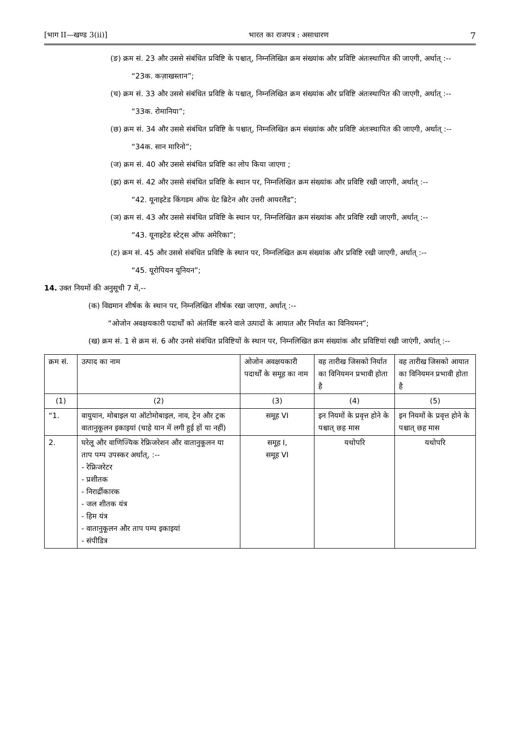[भाग II—खण्ड 3(ii)] भारत का राजपत्र : असाधारण 7
(ङ) क्रम सं. 23 और उससे संबंधित प्रविष्टि के पश्चात्, निम्नलिखित क्रम संख्यांक और प्रविष्टि अंतःस्थापित की जाएगी, अर्थात् :--
“23क. कज़ाखस्तान”;
(च) क्रम सं. 33 और उससे संबंधित प्रविष्टि के पश्चात्, निम्नलिखित क्रम संख्यांक और प्रविष्टि अंतःस्थापित की जाएगी, अर्थात् :--
“33क. रोमानिया”;
(छ) क्रम सं. 34 और उससे संबंधित प्रविष्टि के पश्चात्, निम्नलिखित क्रम संख्यांक और प्रविष्टि अंतःस्थापित की जाएगी, अर्थात् :--
“34क. सान मारिनो”;
(ज) क्रम सं. 40 और उससे संबंधित प्रविष्टि का लोप किया जाएगा ;
(झ) क्रम सं. 42 और उससे संबंधित प्रविष्टि के स्थान पर, निम्नलिखित क्रम संख्यांक और प्रविष्टि रखी जाएगी, अर्थात् :--
“42. यूनाइटेड किंगडम ऑफ ग्रेट ब्रिटेन और उत्तरी आयरलैंड”;
(ञ) क्रम सं. 43 और उससे संबंधित प्रविष्टि के स्थान पर, निम्नलिखित क्रम संख्यांक और प्रविष्टि रखी जाएगी, अर्थात् :--
“43. यूनाइटेड स्टेट्स ऑफ अमेरिका”;
(ट) क्रम सं. 45 और उससे संबंधित प्रविष्टि के स्थान पर, निम्नलिखित क्रम संख्यांक और प्रविष्टि रखी जाएगी, अर्थात् :--
“45. यूरोपियन यूनियन”;
14. उक्त नियमों की अनुसूची 7 में,--
(क) विद्यमान शीर्षक के स्थान पर, निम्नलिखित शीर्षक रखा जाएगा, अर्थात् :--
“ओजोन अवक्षयकारी पदार्थों को अंतर्विष्ट करने वाले उत्पादों के आयात और निर्यात का विनियमन”;
(ख) क्रम सं. 1 से क्रम सं. 6 और उनसे संबंधित प्रविष्टियों के स्थान पर, निम्नलिखित क्रम संख्यांक और प्रविष्टियां रखी जाएंगी, अर्थात् :--
| क्रम सं. | उत्पाद का नाम | ओजोन अवक्षयकारी पदार्थों के समूह का नाम | वह तारीख जिसको निर्यात का विनियमन प्रभावी होता है | वह तारीख जिसको आयात का विनियमन प्रभावी होता है |
| --- | --- | --- | --- | --- |
| (1) | (2) | (3) | (4) | (5) |
| “1. | वायुयान, मोबाइल या ऑटोमोबाइल, नाव, ट्रेन और ट्रक वातानुकूलन इकाइयां (चाहे यान में लगी हुई हों या नहीं) | समूह VI | इन नियमों के प्रवृत्त होने के पश्चात् छह मास | इन नियमों के प्रवृत्त होने के पश्चात् छह मास |
| 2. | घरेलू और वाणिज्यिक रेफ्रिजरेशन और वातानुकूलन या ताप पम्प उपस्कर अर्थात्, :-- - रेफ्रिजरेटर - प्रशीतक - निरार्द्रीकारक - जल शीतक यंत्र - हिम यंत्र - वातानुकूलन और ताप पम्प इकाइयां - संपीडित्र | समूह I, समूह VI | यथोपरि | यथोपरि |